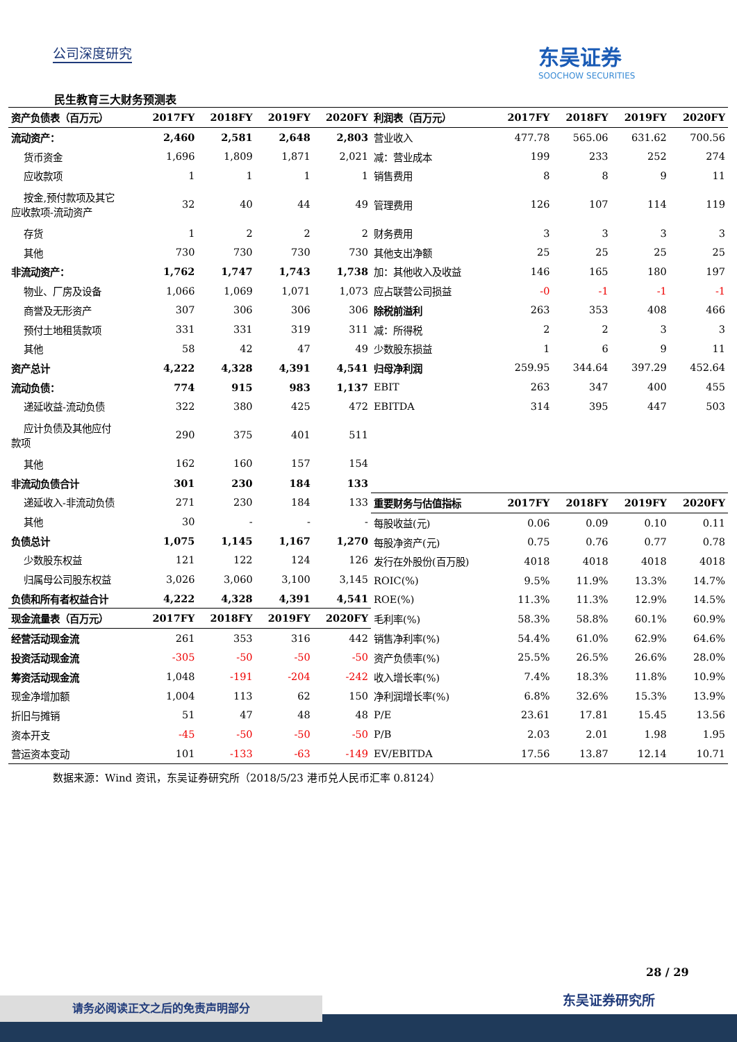公司深度研究
东吴证券
SOOCHOW SECURITIES
民生教育三大财务预测表
| 资产负债表（百万元） | 2017FY | 2018FY | 2019FY | 2020FY |
| --- | --- | --- | --- | --- |
| 流动资产： | 2,460 | 2,581 | 2,648 | 2,803 |
| 货币资金 | 1,696 | 1,809 | 1,871 | 2,021 |
| 应收款项 | 1 | 1 | 1 | 1 |
| 按金,预付款项及其它 应收款项-流动资产 | 32 | 40 | 44 | 49 |
| 存货 | 1 | 2 | 2 | 2 |
| 其他 | 730 | 730 | 730 | 730 |
| 非流动资产： | 1,762 | 1,747 | 1,743 | 1,738 |
| 物业、厂房及设备 | 1,066 | 1,069 | 1,071 | 1,073 |
| 商誉及无形资产 | 307 | 306 | 306 | 306 |
| 预付土地租赁款项 | 331 | 331 | 319 | 311 |
| 其他 | 58 | 42 | 47 | 49 |
| 资产总计 | 4,222 | 4,328 | 4,391 | 4,541 |
| 流动负债： | 774 | 915 | 983 | 1,137 |
| 递延收益-流动负债 | 322 | 380 | 425 | 472 |
| 应计负债及其他应付 款项 | 290 | 375 | 401 | 511 |
| 其他 | 162 | 160 | 157 | 154 |
| 非流动负债合计 | 301 | 230 | 184 | 133 |
| 递延收入-非流动负债 | 271 | 230 | 184 | 133 |
| 其他 | 30 | - | - | - |
| 负债总计 | 1,075 | 1,145 | 1,167 | 1,270 |
| 少数股东权益 | 121 | 122 | 124 | 126 |
| 归属母公司股东权益 | 3,026 | 3,060 | 3,100 | 3,145 |
| 负债和所有者权益合计 | 4,222 | 4,328 | 4,391 | 4,541 |
| 现金流量表（百万元） | 2017FY | 2018FY | 2019FY | 2020FY |
| 经营活动现金流 | 261 | 353 | 316 | 442 |
| 投资活动现金流 | -305 | -50 | -50 | -50 |
| 筹资活动现金流 | 1,048 | -191 | -204 | -242 |
| 现金净增加额 | 1,004 | 113 | 62 | 150 |
| 折旧与摊销 | 51 | 47 | 48 | 48 |
| 资本开支 | -45 | -50 | -50 | -50 |
| 营运资本变动 | 101 | -133 | -63 | -149 |
| 利润表（百万元） | 2017FY | 2018FY | 2019FY | 2020FY |
| --- | --- | --- | --- | --- |
| 营业收入 | 477.78 | 565.06 | 631.62 | 700.56 |
| 减：营业成本 | 199 | 233 | 252 | 274 |
| 销售费用 | 8 | 8 | 9 | 11 |
| 管理费用 | 126 | 107 | 114 | 119 |
| 财务费用 | 3 | 3 | 3 | 3 |
| 其他支出净额 | 25 | 25 | 25 | 25 |
| 加：其他收入及收益 | 146 | 165 | 180 | 197 |
| 应占联营公司损益 | -0 | -1 | -1 | -1 |
| 除税前溢利 | 263 | 353 | 408 | 466 |
| 减：所得税 | 2 | 2 | 3 | 3 |
| 少数股东损益 | 1 | 6 | 9 | 11 |
| 归母净利润 | 259.95 | 344.64 | 397.29 | 452.64 |
| EBIT | 263 | 347 | 400 | 455 |
| EBITDA | 314 | 395 | 447 | 503 |
| 重要财务与估值指标 | 2017FY | 2018FY | 2019FY | 2020FY |
| 每股收益(元) | 0.06 | 0.09 | 0.10 | 0.11 |
| 每股净资产(元) | 0.75 | 0.76 | 0.77 | 0.78 |
| 发行在外股份(百万股) | 4018 | 4018 | 4018 | 4018 |
| ROIC(%) | 9.5% | 11.9% | 13.3% | 14.7% |
| ROE(%) | 11.3% | 11.3% | 12.9% | 14.5% |
| 毛利率(%) | 58.3% | 58.8% | 60.1% | 60.9% |
| 销售净利率(%) | 54.4% | 61.0% | 62.9% | 64.6% |
| 资产负债率(%) | 25.5% | 26.5% | 26.6% | 28.0% |
| 收入增长率(%) | 7.4% | 18.3% | 11.8% | 10.9% |
| 净利润增长率(%) | 6.8% | 32.6% | 15.3% | 13.9% |
| P/E | 23.61 | 17.81 | 15.45 | 13.56 |
| P/B | 2.03 | 2.01 | 1.98 | 1.95 |
| EV/EBITDA | 17.56 | 13.87 | 12.14 | 10.71 |
数据来源：Wind 资讯，东吴证券研究所（2018/5/23 港币兑人民币汇率 0.8124）
28 / 29
东吴证券研究所
请务必阅读正文之后的免责声明部分